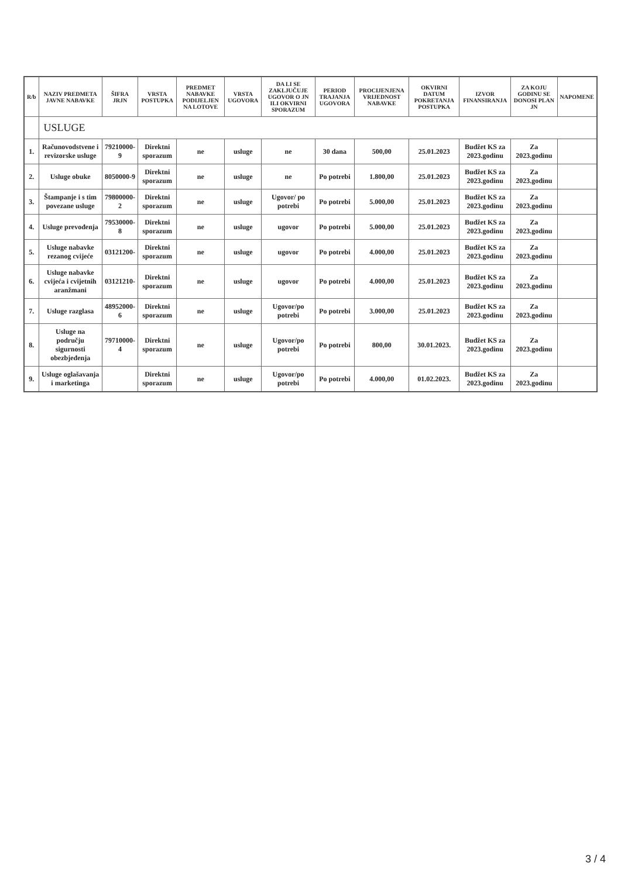| R/b | NAZIV PREDMETA JAVNE NABAVKE | ŠIFRA JRJN | VRSTA POSTUPKA | PREDMET NABAVKE PODIJELJEN NA LOTOVE | VRSTA UGOVORA | DA LI SE ZAKLJUČUJE UGOVOR O JN ILI OKVIRNI SPORAZUM | PERIOD TRAJANJA UGOVORA | PROCIJENJENA VRIJEDNOST NABAVKE | OKVIRNI DATUM POKRETANJA POSTUPKA | IZVOR FINANSIRANJA | ZA KOJU GODINU SE DONOSI PLAN JN | NAPOMENE |
| --- | --- | --- | --- | --- | --- | --- | --- | --- | --- | --- | --- | --- |
| | USLUGE | | | | | | | | | | | |
| 1. | Računovodstvene i revizorske usluge | 79210000-9 | Direktni sporazum | ne | usluge | ne | 30 dana | 500,00 | 25.01.2023 | Budžet KS za 2023.godinu | Za 2023.godinu | |
| 2. | Usluge obuke | 8050000-9 | Direktni sporazum | ne | usluge | ne | Po potrebi | 1.800,00 | 25.01.2023 | Budžet KS za 2023.godinu | Za 2023.godinu | |
| 3. | Štampanje i s tim povezane usluge | 79800000-2 | Direktni sporazum | ne | usluge | Ugovor/ po potrebi | Po potrebi | 5.000,00 | 25.01.2023 | Budžet KS za 2023.godinu | Za 2023.godinu | |
| 4. | Usluge prevođenja | 79530000-8 | Direktni sporazum | ne | usluge | ugovor | Po potrebi | 5.000,00 | 25.01.2023 | Budžet KS za 2023.godinu | Za 2023.godinu | |
| 5. | Usluge nabavke rezanog cvijeće | 03121200- | Direktni sporazum | ne | usluge | ugovor | Po potrebi | 4.000,00 | 25.01.2023 | Budžet KS za 2023.godinu | Za 2023.godinu | |
| 6. | Usluge nabavke cvijeća i cvijetnih aranžmani | 03121210- | Direktni sporazum | ne | usluge | ugovor | Po potrebi | 4.000,00 | 25.01.2023 | Budžet KS za 2023.godinu | Za 2023.godinu | |
| 7. | Usluge razglasa | 48952000-6 | Direktni sporazum | ne | usluge | Ugovor/po potrebi | Po potrebi | 3.000,00 | 25.01.2023 | Budžet KS za 2023.godinu | Za 2023.godinu | |
| 8. | Usluge na području sigurnosti obezbjeđenja | 79710000-4 | Direktni sporazum | ne | usluge | Ugovor/po potrebi | Po potrebi | 800,00 | 30.01.2023. | Budžet KS za 2023.godinu | Za 2023.godinu | |
| 9. | Usluge oglašavanja i marketinga | | Direktni sporazum | ne | usluge | Ugovor/po potrebi | Po potrebi | 4.000,00 | 01.02.2023. | Budžet KS za 2023.godinu | Za 2023.godinu | |
3 / 4